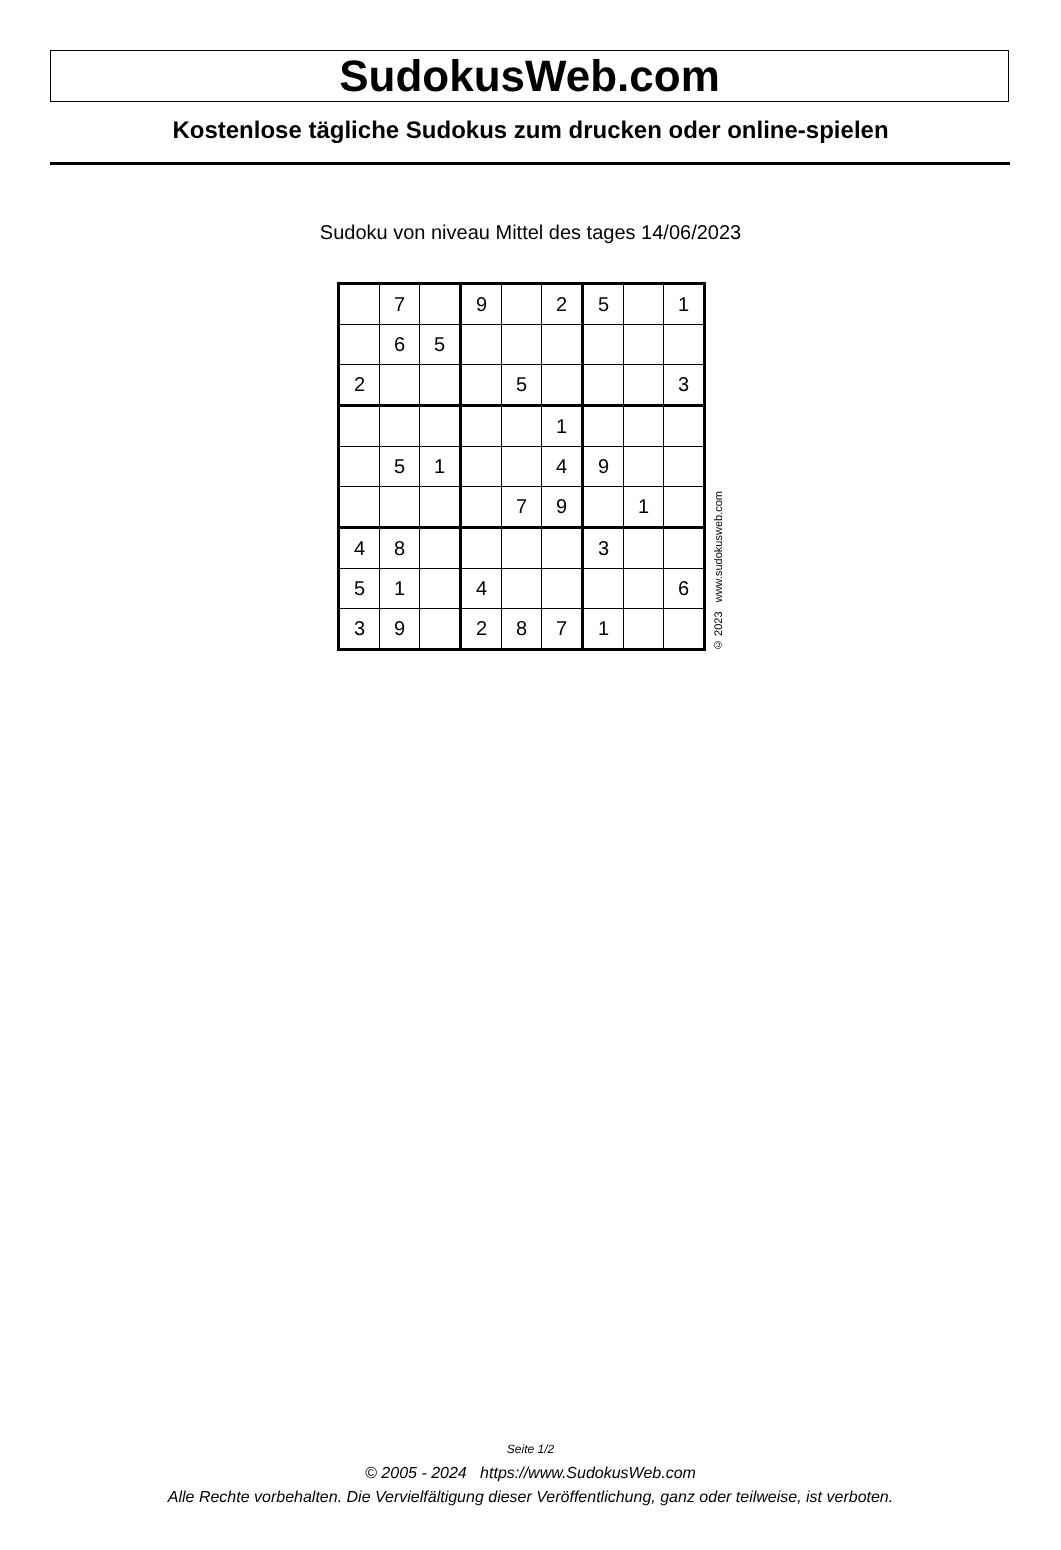SudokusWeb.com
Kostenlose tägliche Sudokus zum drucken oder online-spielen
Sudoku von niveau Mittel des tages 14/06/2023
| | 7 | | 9 | | 2 | 5 | | 1 |
| | 6 | 5 | | | | | | |
| 2 | | | | 5 | | | | 3 |
| | | | | | 1 | | | |
| | 5 | 1 | | | 4 | 9 | | |
| | | | | 7 | 9 | | 1 | |
| 4 | 8 | | | | | 3 | | |
| 5 | 1 | | 4 | | | | | 6 |
| 3 | 9 | | 2 | 8 | 7 | 1 | | |
© 2023 www.sudokusweb.com
Seite 1/2
© 2005 - 2024 https://www.SudokusWeb.com
Alle Rechte vorbehalten. Die Vervielfältigung dieser Veröffentlichung, ganz oder teilweise, ist verboten.